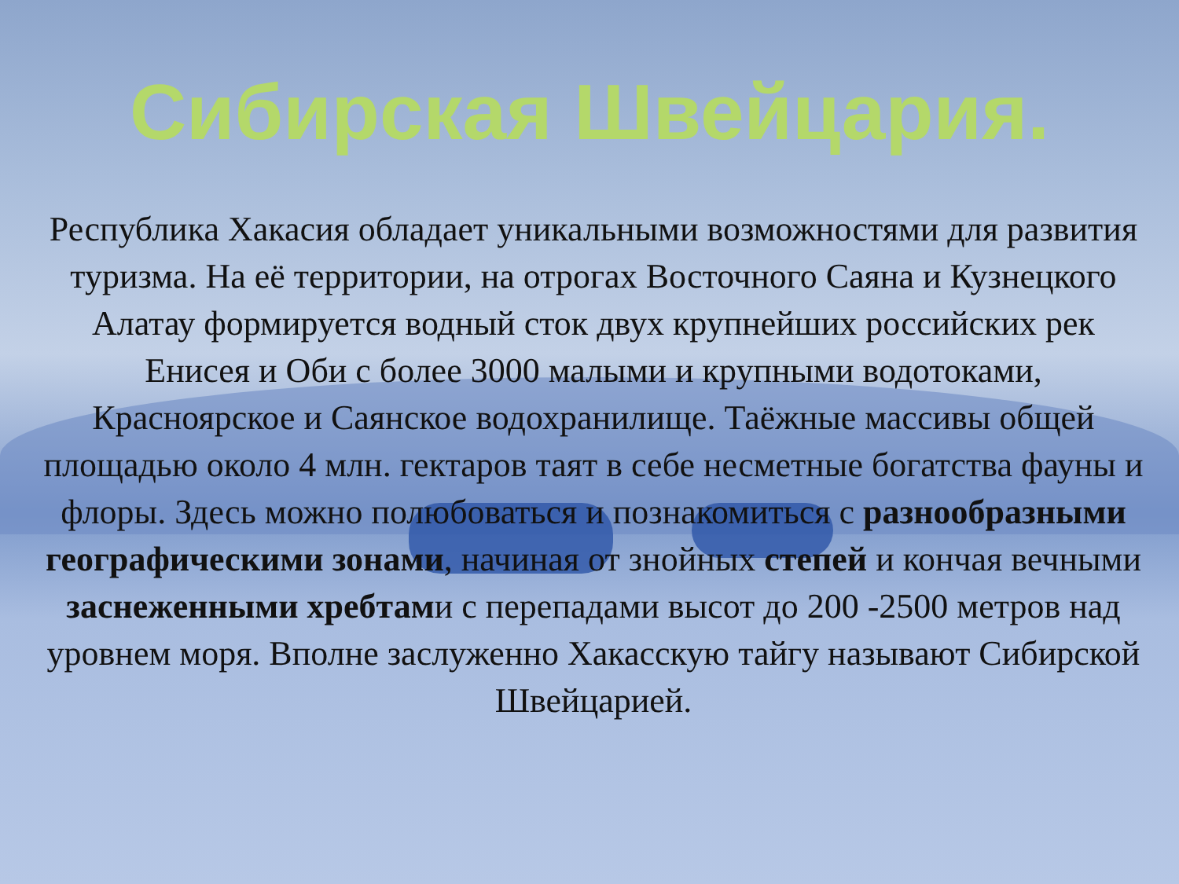Сибирская Швейцария.
Республика Хакасия обладает уникальными возможностями для развития туризма. На её территории, на отрогах Восточного Саяна и Кузнецкого Алатау формируется водный сток двух крупнейших российских рек Енисея и Оби с более 3000 малыми и крупными водотоками, Красноярское и Саянское водохранилище. Таёжные массивы общей площадью около 4 млн. гектаров таят в себе несметные богатства фауны и флоры. Здесь можно полюбоваться и познакомиться с разнообразными географическими зонами, начиная от знойных степей и кончая вечными заснеженными хребтами с перепадами высот до 200 -2500 метров над уровнем моря. Вполне заслуженно Хакасскую тайгу называют Сибирской Швейцарией.